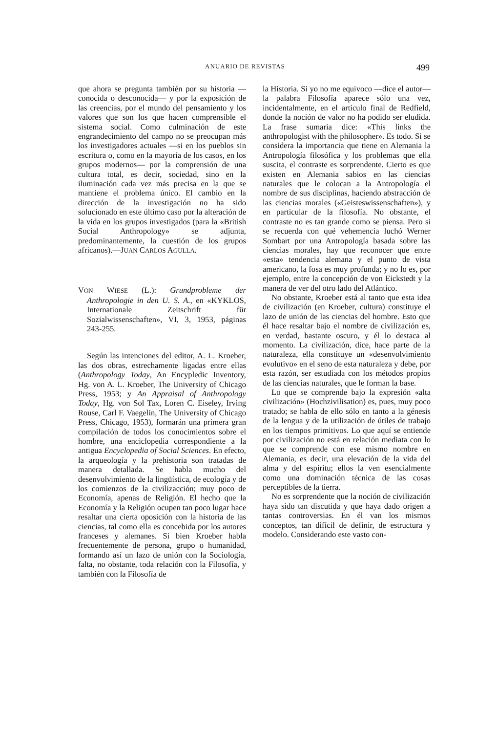ANUARIO DE REVISTAS 499
que ahora se pregunta también por su historia —conocida o desconocida— y por la exposición de las creencias, por el mundo del pensamiento y los valores que son los que hacen comprensible el sistema social. Como culminación de este engrandecimiento del campo no se preocupan más los investigadores actuales —si en los pueblos sin escritura o, como en la mayoría de los casos, en los grupos modernos— por la comprensión de una cultura total, es decir, sociedad, sino en la iluminación cada vez más precisa en la que se mantiene el problema único. El cambio en la dirección de la investigación no ha sido solucionado en este último caso por la alteración de la vida en los grupos investigados (para la «British Social Anthropology» se adjunta, predominantemente, la cuestión de los grupos africanos).—JUAN CARLOS AGULLA.
VON WIESE (L.): Grundprobleme der Anthropologie in den U. S. A., en «KYKLOS, Internationale Zeitschrift für Sozialwissenschaften», VI, 3, 1953, páginas 243-255.
Según las intenciones del editor, A. L. Kroeber, las dos obras, estrechamente ligadas entre ellas (Anthropology Today, An Encypledic Inventory, Hg. von A. L. Kroeber, The University of Chicago Press, 1953; y An Appraisal of Anthropology Today, Hg. von Sol Tax, Loren C. Eiseley, Irving Rouse, Carl F. Vaegelin, The University of Chicago Press, Chicago, 1953), formarán una primera gran compilación de todos los conocimientos sobre el hombre, una enciclopedia correspondiente a la antigua Encyclopedia of Social Sciences. En efecto, la arqueología y la prehistoria son tratadas de manera detallada. Se habla mucho del desenvolvimiento de la lingüística, de ecología y de los comienzos de la civilizacción; muy poco de Economía, apenas de Religión. El hecho que la Economía y la Religión ocupen tan poco lugar hace resaltar una cierta oposición con la historia de las ciencias, tal como ella es concebida por los autores franceses y alemanes. Si bien Kroeber habla frecuentemente de persona, grupo o humanidad, formando así un lazo de unión con la Sociología, falta, no obstante, toda relación con la Filosofía, y también con la Filosofía de
la Historia. Si yo no me equivoco —dice el autor— la palabra Filosofía aparece sólo una vez, incidentalmente, en el artículo final de Redfield, donde la noción de valor no ha podido ser eludida. La frase sumaria dice: «This links the anthropologist with the philosopher». Es todo. Si se considera la importancia que tiene en Alemania la Antropología filosófica y los problemas que ella suscita, el contraste es sorprendente. Cierto es que existen en Alemania sabios en las ciencias naturales que le colocan a la Antropología el nombre de sus disciplinas, haciendo abstracción de las ciencias morales («Geisteswissenschaften»), y en particular de la filosofía. No obstante, el contraste no es tan grande como se piensa. Pero si se recuerda con qué vehemencia luchó Werner Sombart por una Antropología basada sobre las ciencias morales, hay que reconocer que entre «esta» tendencia alemana y el punto de vista americano, la fosa es muy profunda; y no lo es, por ejemplo, entre la concepción de von Eickstedt y la manera de ver del otro lado del Atlántico.
No obstante, Kroeber está al tanto que esta idea de civilización (en Kroeber, cultura) constituye el lazo de unión de las ciencias del hombre. Esto que él hace resaltar bajo el nombre de civilización es, en verdad, bastante oscuro, y él lo destaca al momento. La civilización, dice, hace parte de la naturaleza, ella constituye un «desenvolvimiento evolutivo» en el seno de esta naturaleza y debe, por esta razón, ser estudiada con los métodos propios de las ciencias naturales, que le forman la base.
Lo que se comprende bajo la expresión «alta civilización» (Hochzivilisation) es, pues, muy poco tratado; se habla de ello sólo en tanto a la génesis de la lengua y de la utilización de útiles de trabajo en los tiempos primitivos. Lo que aquí se entiende por civilización no está en relación mediata con lo que se comprende con ese mismo nombre en Alemania, es decir, una elevación de la vida del alma y del espíritu; ellos la ven esencialmente como una dominación técnica de las cosas perceptibles de la tierra.
No es sorprendente que la noción de civilización haya sido tan discutida y que haya dado origen a tantas controversias. En él van los mismos conceptos, tan difícil de definir, de estructura y modelo. Considerando este vasto con-